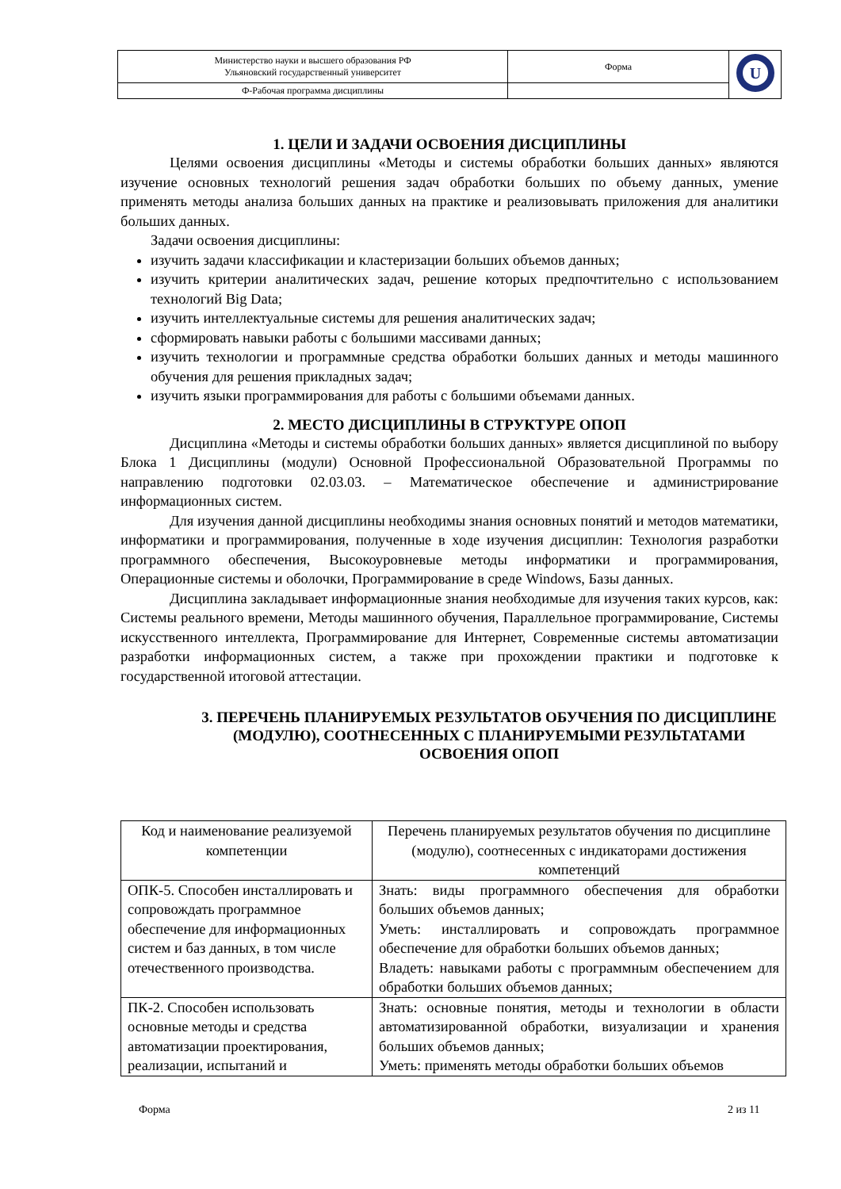| Министерство науки и высшего образования РФ Ульяновский государственный университет | Форма | U |
| Ф-Рабочая программа дисциплины | | |
1. ЦЕЛИ И ЗАДАЧИ ОСВОЕНИЯ ДИСЦИПЛИНЫ
Целями освоения дисциплины «Методы и системы обработки больших данных» являются изучение основных технологий решения задач обработки больших по объему данных, умение применять методы анализа больших данных на практике и реализовывать приложения для аналитики больших данных.
Задачи освоения дисциплины:
изучить задачи классификации и кластеризации больших объемов данных;
изучить критерии аналитических задач, решение которых предпочтительно с использованием технологий Big Data;
изучить интеллектуальные системы для решения аналитических задач;
сформировать навыки работы с большими массивами данных;
изучить технологии и программные средства обработки больших данных и методы машинного обучения для решения прикладных задач;
изучить языки программирования для работы с большими объемами данных.
2. МЕСТО ДИСЦИПЛИНЫ В СТРУКТУРЕ ОПОП
Дисциплина «Методы и системы обработки больших данных» является дисциплиной по выбору Блока 1 Дисциплины (модули) Основной Профессиональной Образовательной Программы по направлению подготовки 02.03.03. – Математическое обеспечение и администрирование информационных систем.
Для изучения данной дисциплины необходимы знания основных понятий и методов математики, информатики и программирования, полученные в ходе изучения дисциплин: Технология разработки программного обеспечения, Высокоуровневые методы информатики и программирования, Операционные системы и оболочки, Программирование в среде Windows, Базы данных.
Дисциплина закладывает информационные знания необходимые для изучения таких курсов, как: Системы реального времени, Методы машинного обучения, Параллельное программирование, Системы искусственного интеллекта, Программирование для Интернет, Современные системы автоматизации разработки информационных систем, а также при прохождении практики и подготовке к государственной итоговой аттестации.
3. ПЕРЕЧЕНЬ ПЛАНИРУЕМЫХ РЕЗУЛЬТАТОВ ОБУЧЕНИЯ ПО ДИСЦИПЛИНЕ (МОДУЛЮ), СООТНЕСЕННЫХ С ПЛАНИРУЕМЫМИ РЕЗУЛЬТАТАМИ ОСВОЕНИЯ ОПОП
| Код и наименование реализуемой компетенции | Перечень планируемых результатов обучения по дисциплине (модулю), соотнесенных с индикаторами достижения компетенций |
| --- | --- |
| ОПК-5. Способен инсталлировать и сопровождать программное обеспечение для информационных систем и баз данных, в том числе отечественного производства. | Знать: виды программного обеспечения для обработки больших объемов данных; Уметь: инсталлировать и сопровождать программное обеспечение для обработки больших объемов данных; Владеть: навыками работы с программным обеспечением для обработки больших объемов данных; |
| ПК-2. Способен использовать основные методы и средства автоматизации проектирования, реализации, испытаний и | Знать: основные понятия, методы и технологии в области автоматизированной обработки, визуализации и хранения больших объемов данных; Уметь: применять методы обработки больших объемов |
Форма 2 из 11